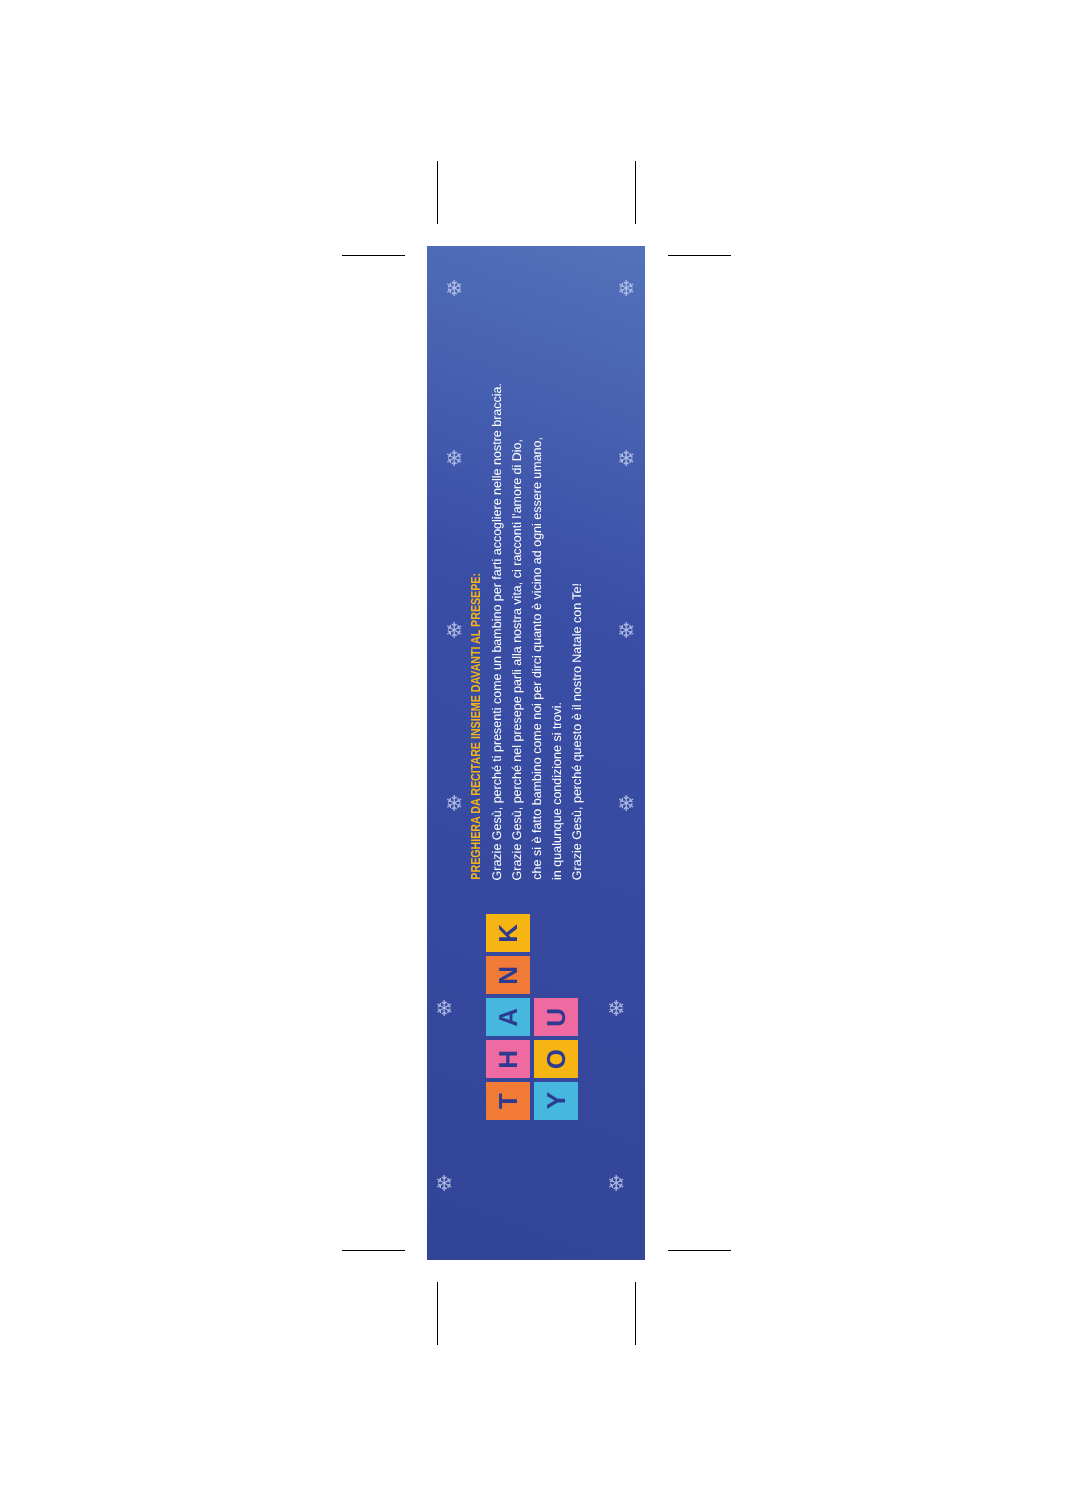❄ ❄
❄ ❄
❄ ❄
❄ ❄
❄ ❄
❄ ❄
PREGHIERA DA RECITARE INSIEME DAVANTI AL PRESEPE:
Grazie Gesù, perché ti presenti come un bambino per farti accogliere nelle nostre braccia.
Grazie Gesù, perché nel presepe parli alla nostra vita, ci racconti l'amore di Dio,
che si è fatto bambino come noi per dirci quanto è vicino ad ogni essere umano,
in qualunque condizione si trovi.
Grazie Gesù, perché questo è il nostro Natale con Te!
THANK YOU